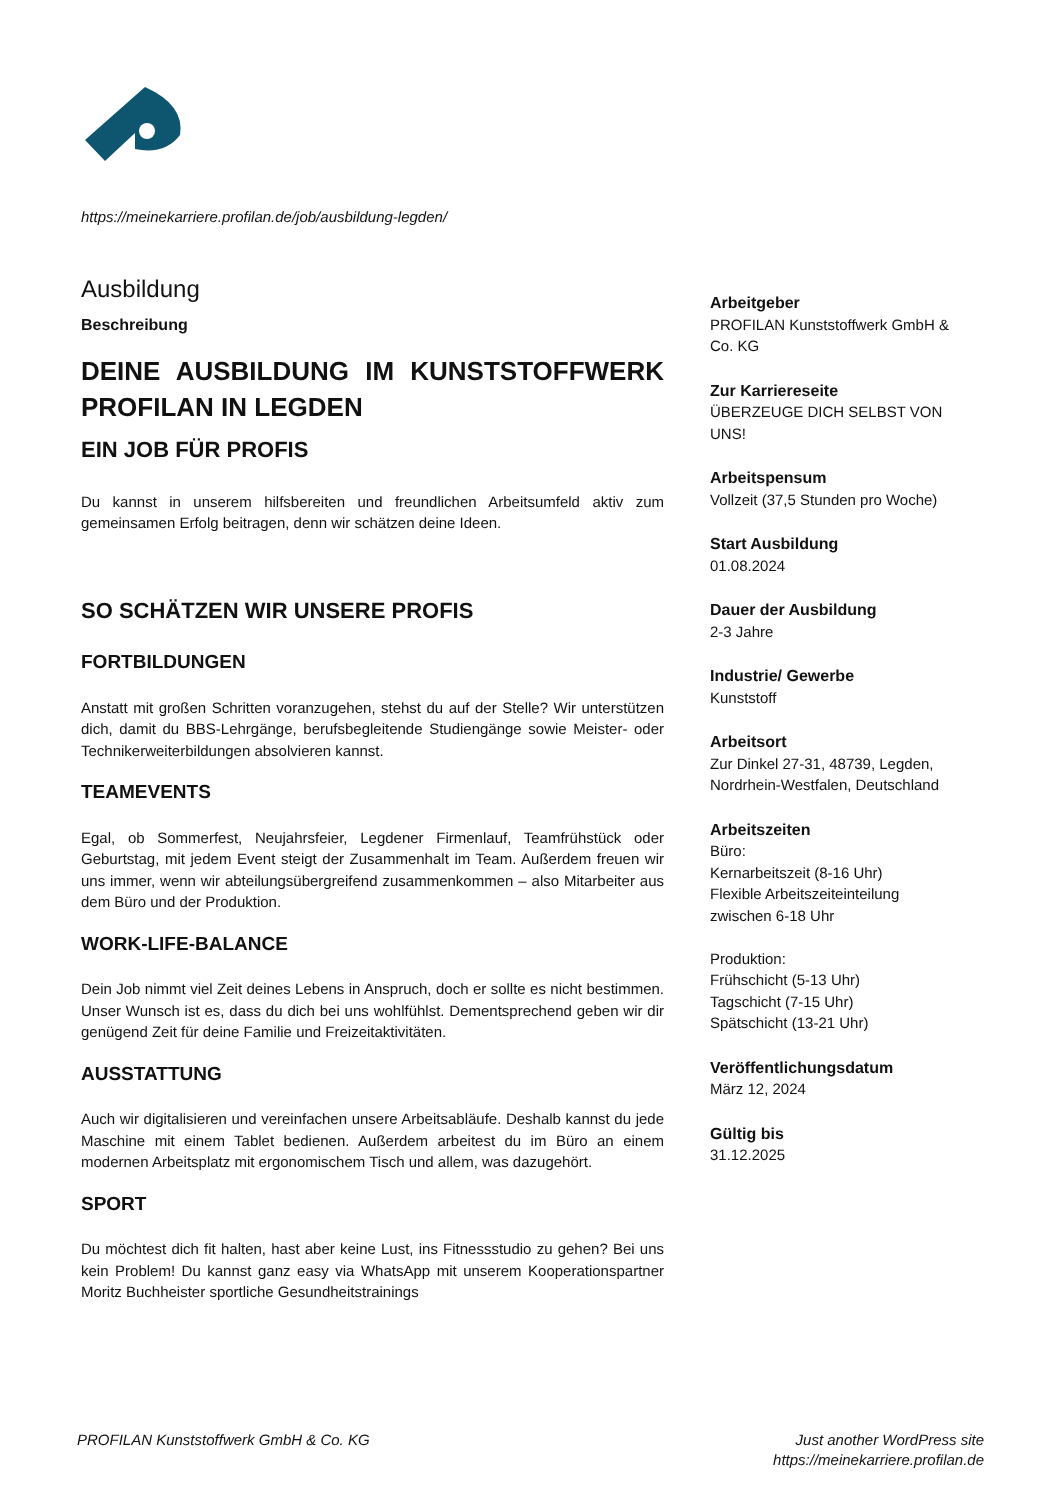https://meinekarriere.profilan.de/job/ausbildung-legden/
Ausbildung
Beschreibung
DEINE AUSBILDUNG IM KUNSTSTOFFWERK PROFILAN IN LEGDEN
EIN JOB FÜR PROFIS
Du kannst in unserem hilfsbereiten und freundlichen Arbeitsumfeld aktiv zum gemeinsamen Erfolg beitragen, denn wir schätzen deine Ideen.
SO SCHÄTZEN WIR UNSERE PROFIS
FORTBILDUNGEN
Anstatt mit großen Schritten voranzugehen, stehst du auf der Stelle? Wir unterstützen dich, damit du BBS-Lehrgänge, berufsbegleitende Studiengänge sowie Meister- oder Technikerweiterbildungen absolvieren kannst.
TEAMEVENTS
Egal, ob Sommerfest, Neujahrsfeier, Legdener Firmenlauf, Teamfrühstück oder Geburtstag, mit jedem Event steigt der Zusammenhalt im Team. Außerdem freuen wir uns immer, wenn wir abteilungsübergreifend zusammenkommen – also Mitarbeiter aus dem Büro und der Produktion.
WORK-LIFE-BALANCE
Dein Job nimmt viel Zeit deines Lebens in Anspruch, doch er sollte es nicht bestimmen. Unser Wunsch ist es, dass du dich bei uns wohlfühlst. Dementsprechend geben wir dir genügend Zeit für deine Familie und Freizeitaktivitäten.
AUSSTATTUNG
Auch wir digitalisieren und vereinfachen unsere Arbeitsabläufe. Deshalb kannst du jede Maschine mit einem Tablet bedienen. Außerdem arbeitest du im Büro an einem modernen Arbeitsplatz mit ergonomischem Tisch und allem, was dazugehört.
SPORT
Du möchtest dich fit halten, hast aber keine Lust, ins Fitnessstudio zu gehen? Bei uns kein Problem! Du kannst ganz easy via WhatsApp mit unserem Kooperationspartner Moritz Buchheister sportliche Gesundheitstrainings
Arbeitgeber
PROFILAN Kunststoffwerk GmbH & Co. KG
Zur Karriereseite
ÜBERZEUGE DICH SELBST VON UNS!
Arbeitspensum
Vollzeit (37,5 Stunden pro Woche)
Start Ausbildung
01.08.2024
Dauer der Ausbildung
2-3 Jahre
Industrie/ Gewerbe
Kunststoff
Arbeitsort
Zur Dinkel 27-31, 48739, Legden, Nordrhein-Westfalen, Deutschland
Arbeitszeiten
Büro:
Kernarbeitszeit (8-16 Uhr)
Flexible Arbeitszeiteinteilung zwischen 6-18 Uhr
Produktion:
Frühschicht (5-13 Uhr)
Tagschicht (7-15 Uhr)
Spätschicht (13-21 Uhr)
Veröffentlichungsdatum
März 12, 2024
Gültig bis
31.12.2025
PROFILAN Kunststoffwerk GmbH & Co. KG
Just another WordPress site
https://meinekarriere.profilan.de